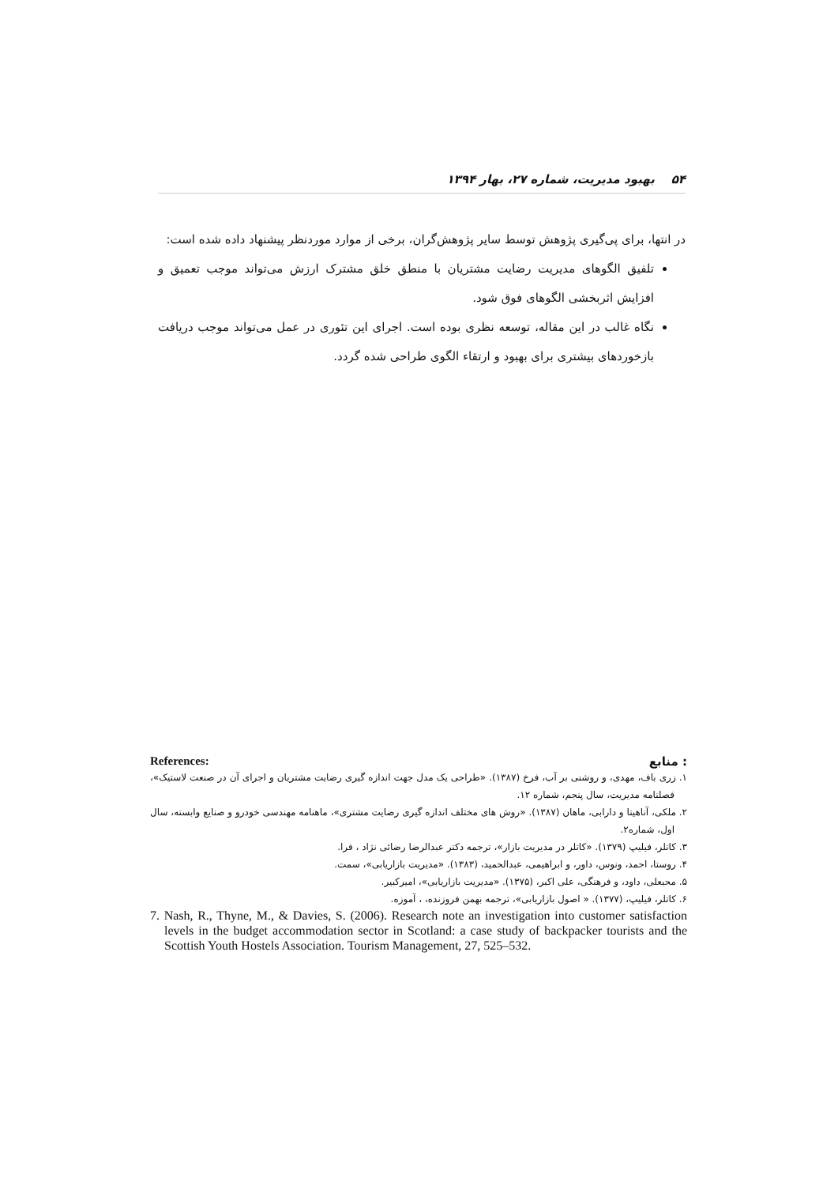۵۴ بهبود مدیریت، شماره ۲۷، بهار ۱۳۹۴
در انتها، برای پی‌گیری پژوهش توسط سایر پژوهش‌گران، برخی از موارد موردنظر پیشنهاد داده شده است:
تلفیق الگوهای مدیریت رضایت مشتریان با منطق خلق مشترک ارزش می‌تواند موجب تعمیق و افزایش اثربخشی الگوهای فوق شود.
نگاه غالب در این مقاله، توسعه نظری بوده است. اجرای این تئوری در عمل می‌تواند موجب دریافت بازخوردهای بیشتری برای بهبود و ارتقاء الگوی طراحی شده گردد.
References: منابع :
۱. زری باف، مهدی، و روشنی بر آب، فرخ (۱۳۸۷). «طراحی یک مدل جهت اندازه گیری رضایت مشتریان و اجرای آن در صنعت لاستیک»، فصلنامه مدیریت، سال پنجم، شماره ۱۲.
۲. ملکی، آناهیتا و دارابی، ماهان (۱۳۸۷). «روش های مختلف اندازه گیری رضایت مشتری»، ماهنامه مهندسی خودرو و صنایع وابسته، سال اول، شماره۲.
۳. کاتلر، فیلیپ (۱۳۷۹). «کاتلر در مدیریت بازار»، ترجمه دکتر عبدالرضا رضائی نژاد ، فرا.
۴. روستا، احمد، ونوس، داور، و ابراهیمی، عبدالحمید، (۱۳۸۳). «مدیریت بازاریابی»، سمت.
۵. محبعلی، داود، و فرهنگی، علی اکبر، (۱۳۷۵). «مدیریت بازاریابی»، امیرکبیر.
۶. کاتلر، فیلیپ، (۱۳۷۷). « اصول بازاریابی»، ترجمه بهمن فروزنده، ، آموزه.
7. Nash, R., Thyne, M., & Davies, S. (2006). Research note an investigation into customer satisfaction levels in the budget accommodation sector in Scotland: a case study of backpacker tourists and the Scottish Youth Hostels Association. Tourism Management, 27, 525–532.